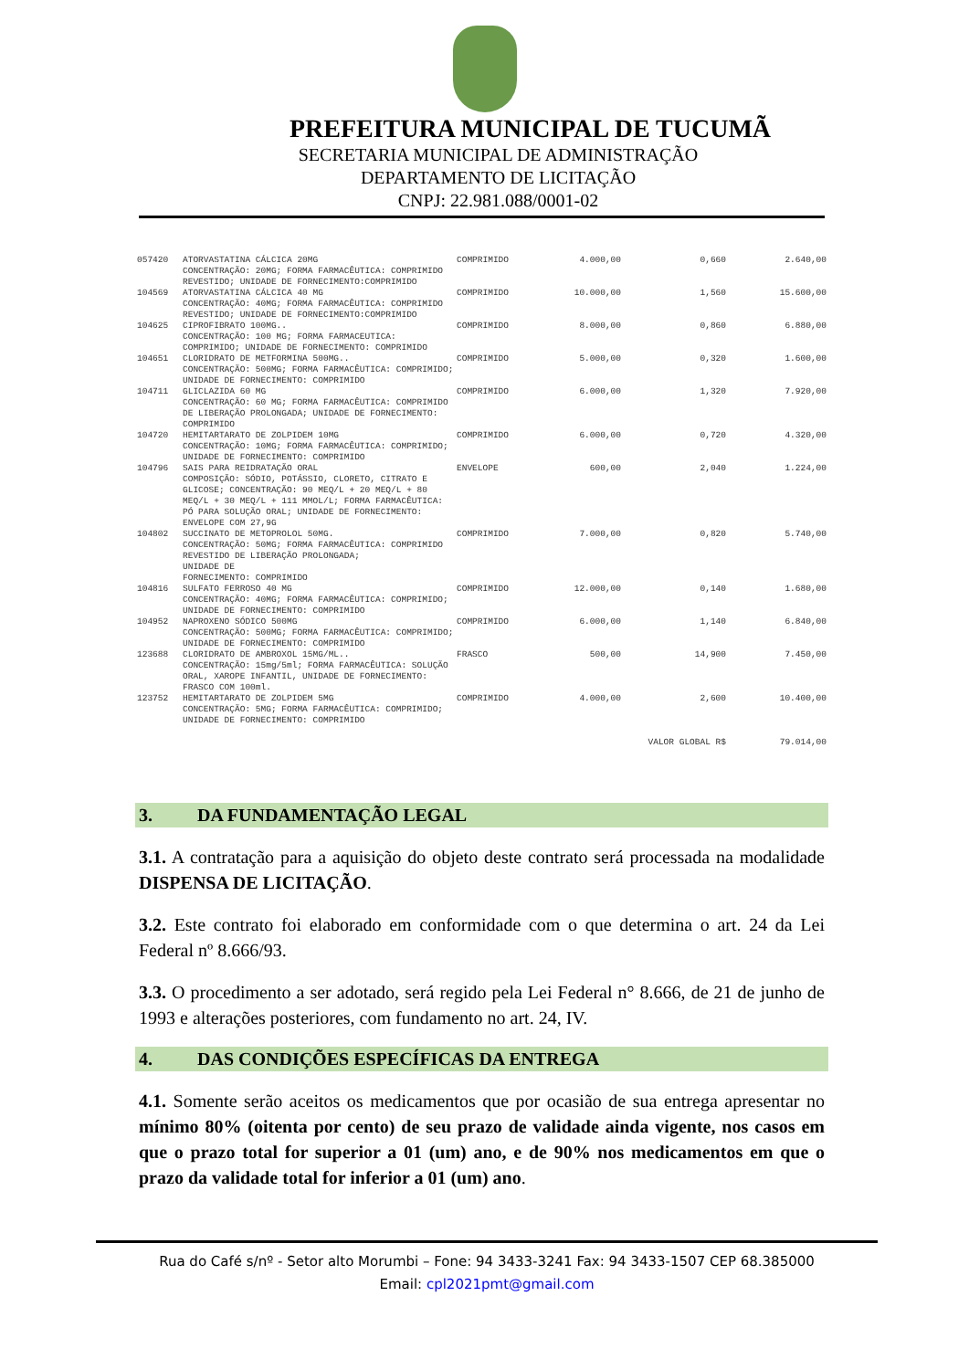PREFEITURA MUNICIPAL DE TUCUMÃ
SECRETARIA MUNICIPAL DE ADMINISTRAÇÃO
DEPARTAMENTO DE LICITAÇÃO
CNPJ: 22.981.088/0001-02
| 057420 | ATORVASTATINA CÁLCICA 20MG CONCENTRAÇÃO: 20MG; FORMA FARMACÊUTICA: COMPRIMIDO REVESTIDO; UNIDADE DE FORNECIMENTO:COMPRIMIDO | COMPRIMIDO | 4.000,00 | 0,660 | 2.640,00 |
| 104569 | ATORVASTATINA CÁLCICA 40 MG CONCENTRAÇÃO: 40MG; FORMA FARMACÊUTICA: COMPRIMIDO REVESTIDO; UNIDADE DE FORNECIMENTO:COMPRIMIDO | COMPRIMIDO | 10.000,00 | 1,560 | 15.600,00 |
| 104625 | CIPROFIBRATO 100MG.. CONCENTRAÇÃO: 100 MG; FORMA FARMACEUTICA: COMPRIMIDO; UNIDADE DE FORNECIMENTO: COMPRIMIDO | COMPRIMIDO | 8.000,00 | 0,860 | 6.880,00 |
| 104651 | CLORIDRATO DE METFORMINA 500MG.. CONCENTRAÇÃO: 500MG; FORMA FARMACÊUTICA: COMPRIMIDO; UNIDADE DE FORNECIMENTO: COMPRIMIDO | COMPRIMIDO | 5.000,00 | 0,320 | 1.600,00 |
| 104711 | GLICLAZIDA 60 MG CONCENTRAÇÃO: 60 MG; FORMA FARMACÊUTICA: COMPRIMIDO DE LIBERAÇÃO PROLONGADA; UNIDADE DE FORNECIMENTO: COMPRIMIDO | COMPRIMIDO | 6.000,00 | 1,320 | 7.920,00 |
| 104720 | HEMITARTARATO DE ZOLPIDEM 10MG CONCENTRAÇÃO: 10MG; FORMA FARMACÊUTICA: COMPRIMIDO; UNIDADE DE FORNECIMENTO: COMPRIMIDO | COMPRIMIDO | 6.000,00 | 0,720 | 4.320,00 |
| 104796 | SAIS PARA REIDRATAÇÃO ORAL COMPOSIÇÃO: SÓDIO, POTÁSSIO, CLORETO, CITRATO E GLICOSE; CONCENTRAÇÃO: 90 MEQ/L + 20 MEQ/L + 80 MEQ/L + 30 MEQ/L + 111 MMOL/L; FORMA FARMACÊUTICA: PÓ PARA SOLUÇÃO ORAL; UNIDADE DE FORNECIMENTO: ENVELOPE COM 27,9G | ENVELOPE | 600,00 | 2,040 | 1.224,00 |
| 104802 | SUCCINATO DE METOPROLOL 50MG. CONCENTRAÇÃO: 50MG; FORMA FARMACÊUTICA: COMPRIMIDO REVESTIDO DE LIBERAÇÃO PROLONGADA; UNIDADE DE FORNECIMENTO: COMPRIMIDO | COMPRIMIDO | 7.000,00 | 0,820 | 5.740,00 |
| 104816 | SULFATO FERROSO 40 MG CONCENTRAÇÃO: 40MG; FORMA FARMACÊUTICA: COMPRIMIDO; UNIDADE DE FORNECIMENTO: COMPRIMIDO | COMPRIMIDO | 12.000,00 | 0,140 | 1.680,00 |
| 104952 | NAPROXENO SÓDICO 500MG CONCENTRAÇÃO: 500MG; FORMA FARMACÊUTICA: COMPRIMIDO; UNIDADE DE FORNECIMENTO: COMPRIMIDO | COMPRIMIDO | 6.000,00 | 1,140 | 6.840,00 |
| 123688 | CLORIDRATO DE AMBROXOL 15MG/ML.. CONCENTRAÇÃO: 15mg/5ml; FORMA FARMACÊUTICA: SOLUÇÃO ORAL, XAROPE INFANTIL, UNIDADE DE FORNECIMENTO: FRASCO COM 100ml. | FRASCO | 500,00 | 14,900 | 7.450,00 |
| 123752 | HEMITARTARATO DE ZOLPIDEM 5MG CONCENTRAÇÃO: 5MG; FORMA FARMACÊUTICA: COMPRIMIDO; UNIDADE DE FORNECIMENTO: COMPRIMIDO | COMPRIMIDO | 4.000,00 | 2,600 | 10.400,00 |
| VALOR GLOBAL R$ | | | | | 79.014,00 |
3. DA FUNDAMENTAÇÃO LEGAL
3.1. A contratação para a aquisição do objeto deste contrato será processada na modalidade DISPENSA DE LICITAÇÃO.
3.2. Este contrato foi elaborado em conformidade com o que determina o art. 24 da Lei Federal nº 8.666/93.
3.3. O procedimento a ser adotado, será regido pela Lei Federal n° 8.666, de 21 de junho de 1993 e alterações posteriores, com fundamento no art. 24, IV.
4. DAS CONDIÇÕES ESPECÍFICAS DA ENTREGA
4.1. Somente serão aceitos os medicamentos que por ocasião de sua entrega apresentar no mínimo 80% (oitenta por cento) de seu prazo de validade ainda vigente, nos casos em que o prazo total for superior a 01 (um) ano, e de 90% nos medicamentos em que o prazo da validade total for inferior a 01 (um) ano.
Rua do Café s/nº - Setor alto Morumbi – Fone: 94 3433-3241 Fax: 94 3433-1507 CEP 68.385000
Email: cpl2021pmt@gmail.com